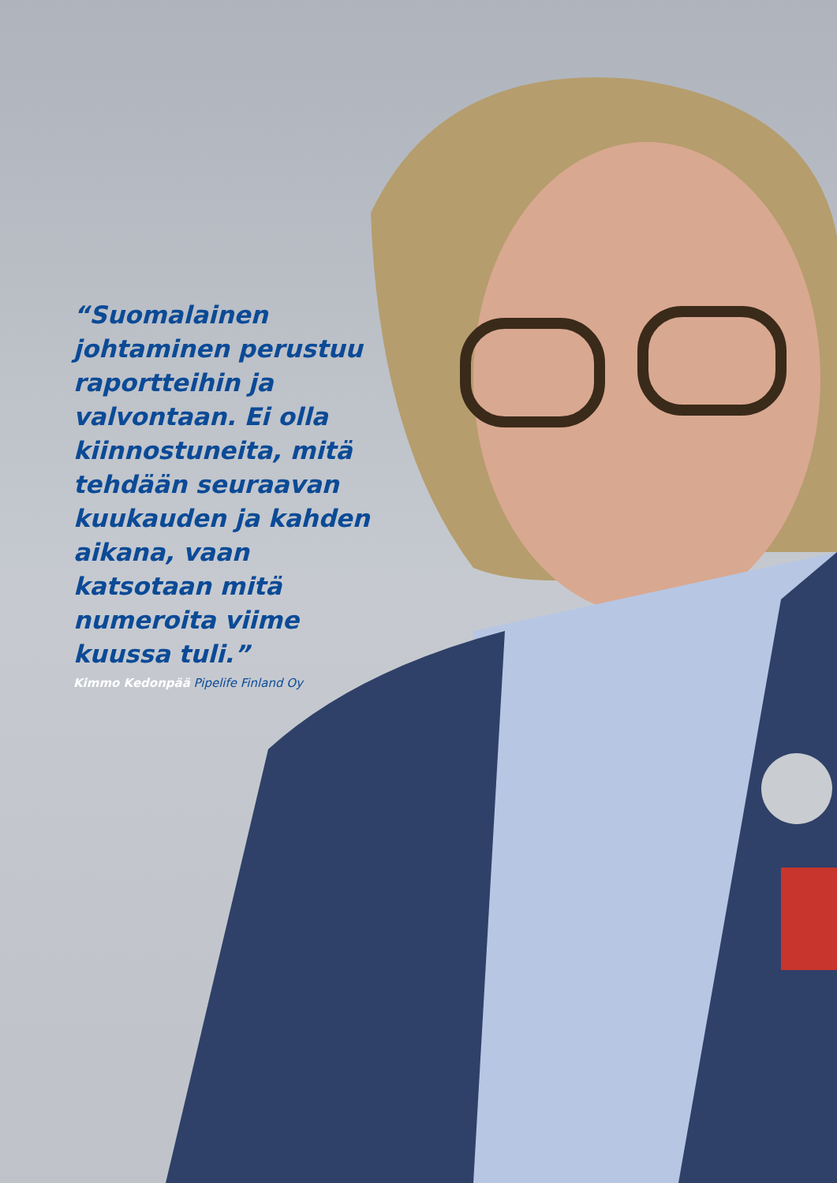“Suomalainen johtaminen perustuu raportteihin ja valvontaan. Ei olla kiinnostuneita, mitä tehdään seuraavan kuukauden ja kahden aikana, vaan katsotaan mitä numeroita viime kuussa tuli.”
Kimmo Kedonpää Pipelife Finland Oy